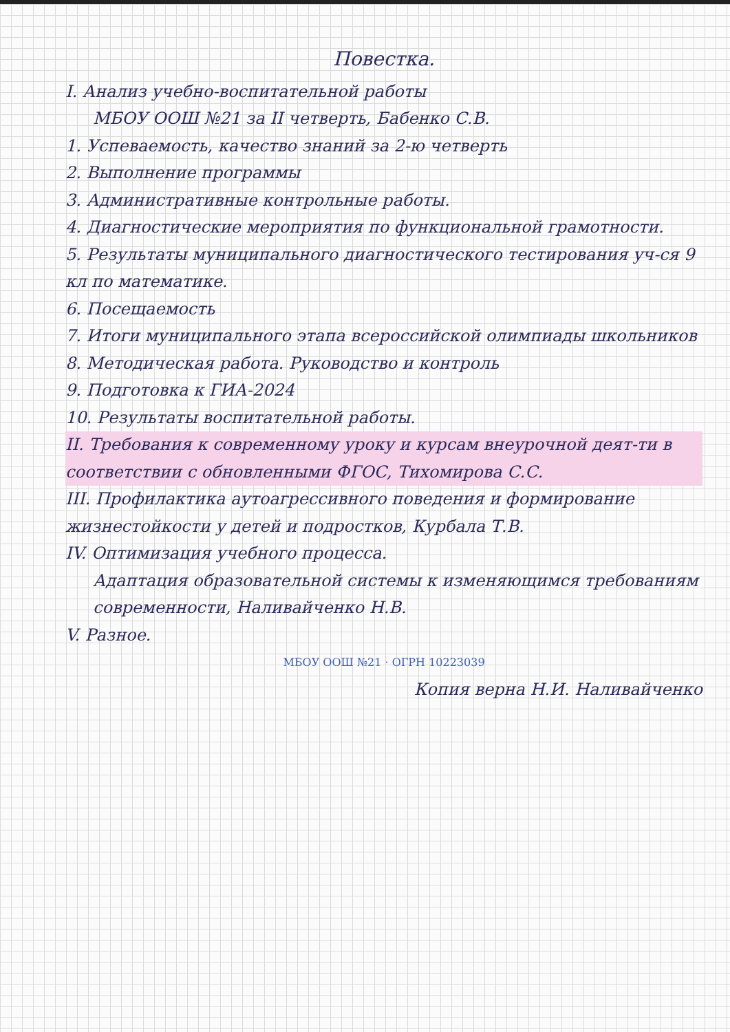Повестка.
I. Анализ учебно-воспитательной работы
МБОУ ООШ №21 за II четверть, Бабенко С.В.
1. Успеваемость, качество знаний за 2-ю четверть
2. Выполнение программы
3. Административные контрольные работы.
4. Диагностические мероприятия по функциональной грамотности.
5. Результаты муниципального диагностического тестирования уч-ся 9 кл по математике.
6. Посещаемость
7. Итоги муниципального этапа всероссийской олимпиады школьников
8. Методическая работа. Руководство и контроль
9. Подготовка к ГИА-2024
10. Результаты воспитательной работы.
II. Требования к современному уроку и курсам внеурочной деят-ти в соответствии с обновленными ФГОС, Тихомирова С.С.
III. Профилактика аутоагрессивного поведения и формирование жизнестойкости у детей и подростков, Курбала Т.В.
IV. Оптимизация учебного процесса.
Адаптация образовательной системы к изменяющимся требованиям современности, Наливайченко Н.В.
V. Разное.
МБОУ ООШ №21 · ОГРН 10223039
Копия верна Н.И. Наливайченко